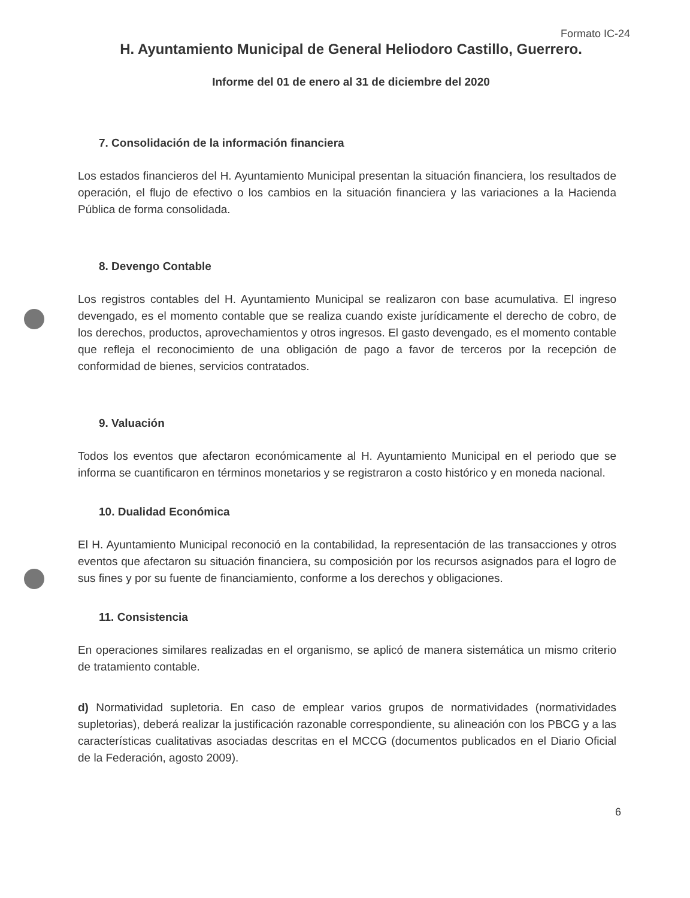Formato IC-24
H. Ayuntamiento Municipal de General Heliodoro Castillo, Guerrero.
Informe del 01 de enero al 31 de diciembre del 2020
7. Consolidación de la información financiera
Los estados financieros del H. Ayuntamiento Municipal presentan la situación financiera, los resultados de operación, el flujo de efectivo o los cambios en la situación financiera y las variaciones a la Hacienda Pública de forma consolidada.
8. Devengo Contable
Los registros contables del H. Ayuntamiento Municipal se realizaron con base acumulativa. El ingreso devengado, es el momento contable que se realiza cuando existe jurídicamente el derecho de cobro, de los derechos, productos, aprovechamientos y otros ingresos. El gasto devengado, es el momento contable que refleja el reconocimiento de una obligación de pago a favor de terceros por la recepción de conformidad de bienes, servicios contratados.
9. Valuación
Todos los eventos que afectaron económicamente al H. Ayuntamiento Municipal en el periodo que se informa se cuantificaron en términos monetarios y se registraron a costo histórico y en moneda nacional.
10. Dualidad Económica
El H. Ayuntamiento Municipal reconoció en la contabilidad, la representación de las transacciones y otros eventos que afectaron su situación financiera, su composición por los recursos asignados para el logro de sus fines y por su fuente de financiamiento, conforme a los derechos y obligaciones.
11. Consistencia
En operaciones similares realizadas en el organismo, se aplicó de manera sistemática un mismo criterio de tratamiento contable.
d) Normatividad supletoria. En caso de emplear varios grupos de normatividades (normatividades supletorias), deberá realizar la justificación razonable correspondiente, su alineación con los PBCG y a las características cualitativas asociadas descritas en el MCCG (documentos publicados en el Diario Oficial de la Federación, agosto 2009).
6